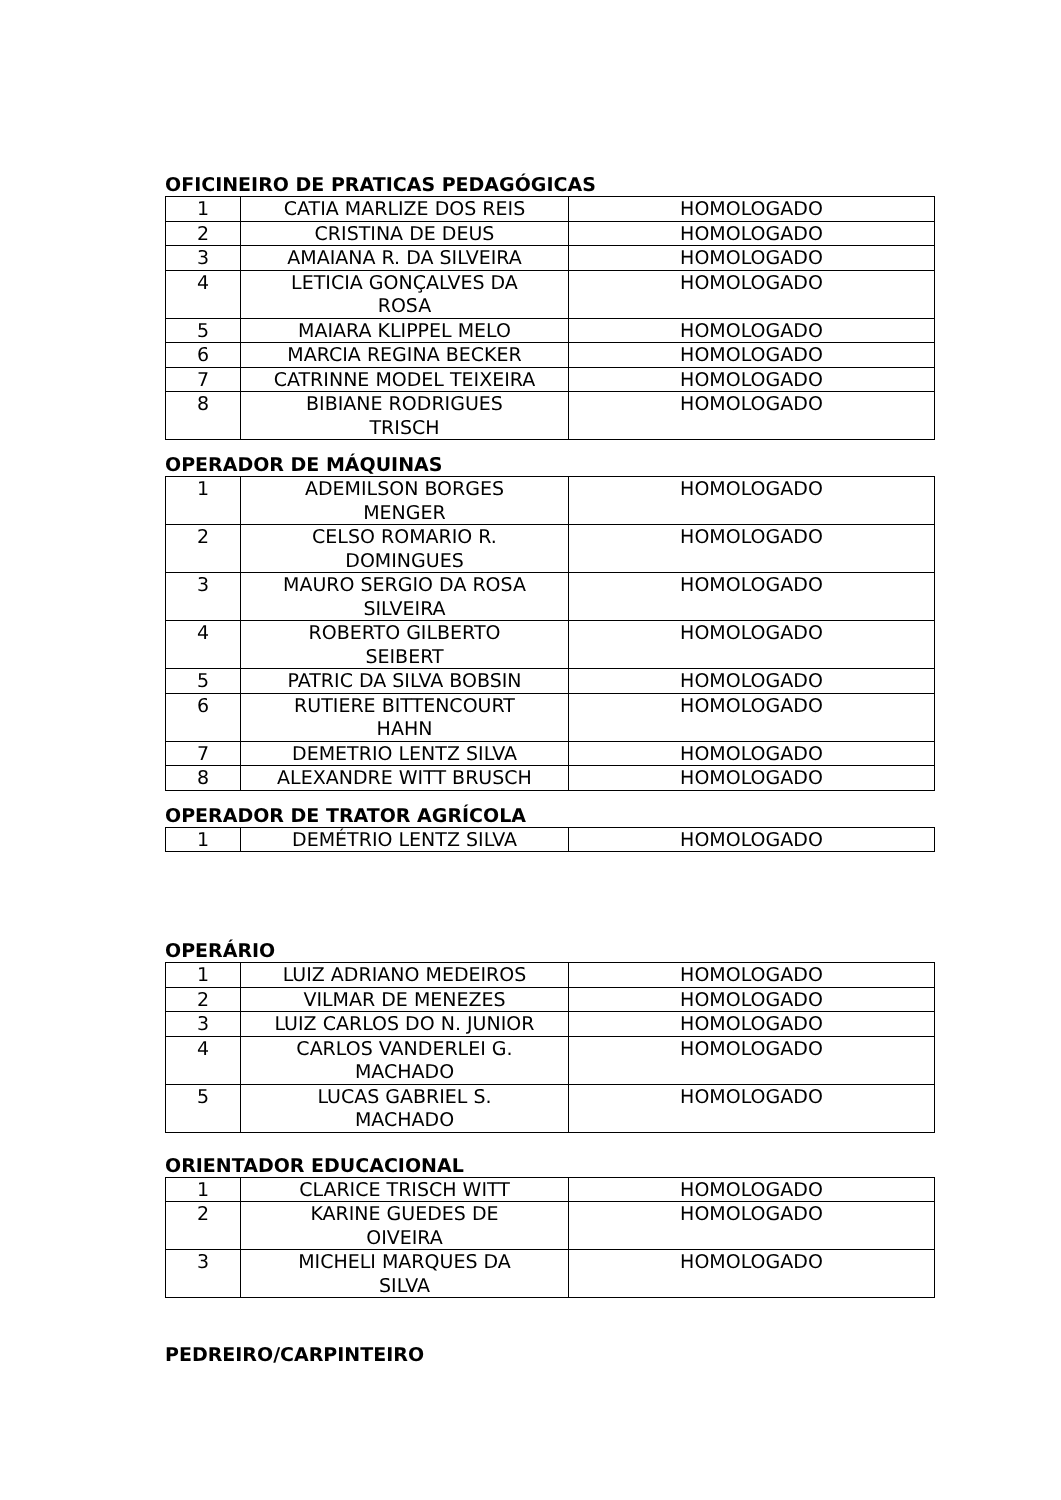OFICINEIRO DE PRATICAS PEDAGÓGICAS
| 1 | CATIA MARLIZE DOS REIS | HOMOLOGADO |
| 2 | CRISTINA DE DEUS | HOMOLOGADO |
| 3 | AMAIANA R. DA SILVEIRA | HOMOLOGADO |
| 4 | LETICIA GONÇALVES DA ROSA | HOMOLOGADO |
| 5 | MAIARA KLIPPEL MELO | HOMOLOGADO |
| 6 | MARCIA REGINA BECKER | HOMOLOGADO |
| 7 | CATRINNE MODEL TEIXEIRA | HOMOLOGADO |
| 8 | BIBIANE RODRIGUES TRISCH | HOMOLOGADO |
OPERADOR DE MÁQUINAS
| 1 | ADEMILSON BORGES MENGER | HOMOLOGADO |
| 2 | CELSO ROMARIO R. DOMINGUES | HOMOLOGADO |
| 3 | MAURO SERGIO DA ROSA SILVEIRA | HOMOLOGADO |
| 4 | ROBERTO GILBERTO SEIBERT | HOMOLOGADO |
| 5 | PATRIC DA SILVA BOBSIN | HOMOLOGADO |
| 6 | RUTIERE BITTENCOURT HAHN | HOMOLOGADO |
| 7 | DEMETRIO LENTZ SILVA | HOMOLOGADO |
| 8 | ALEXANDRE WITT BRUSCH | HOMOLOGADO |
OPERADOR DE TRATOR AGRÍCOLA
| 1 | DEMÉTRIO LENTZ SILVA | HOMOLOGADO |
OPERÁRIO
| 1 | LUIZ ADRIANO MEDEIROS | HOMOLOGADO |
| 2 | VILMAR DE MENEZES | HOMOLOGADO |
| 3 | LUIZ CARLOS DO N. JUNIOR | HOMOLOGADO |
| 4 | CARLOS VANDERLEI G. MACHADO | HOMOLOGADO |
| 5 | LUCAS GABRIEL S. MACHADO | HOMOLOGADO |
ORIENTADOR EDUCACIONAL
| 1 | CLARICE TRISCH WITT | HOMOLOGADO |
| 2 | KARINE GUEDES DE OIVEIRA | HOMOLOGADO |
| 3 | MICHELI MARQUES DA SILVA | HOMOLOGADO |
PEDREIRO/CARPINTEIRO